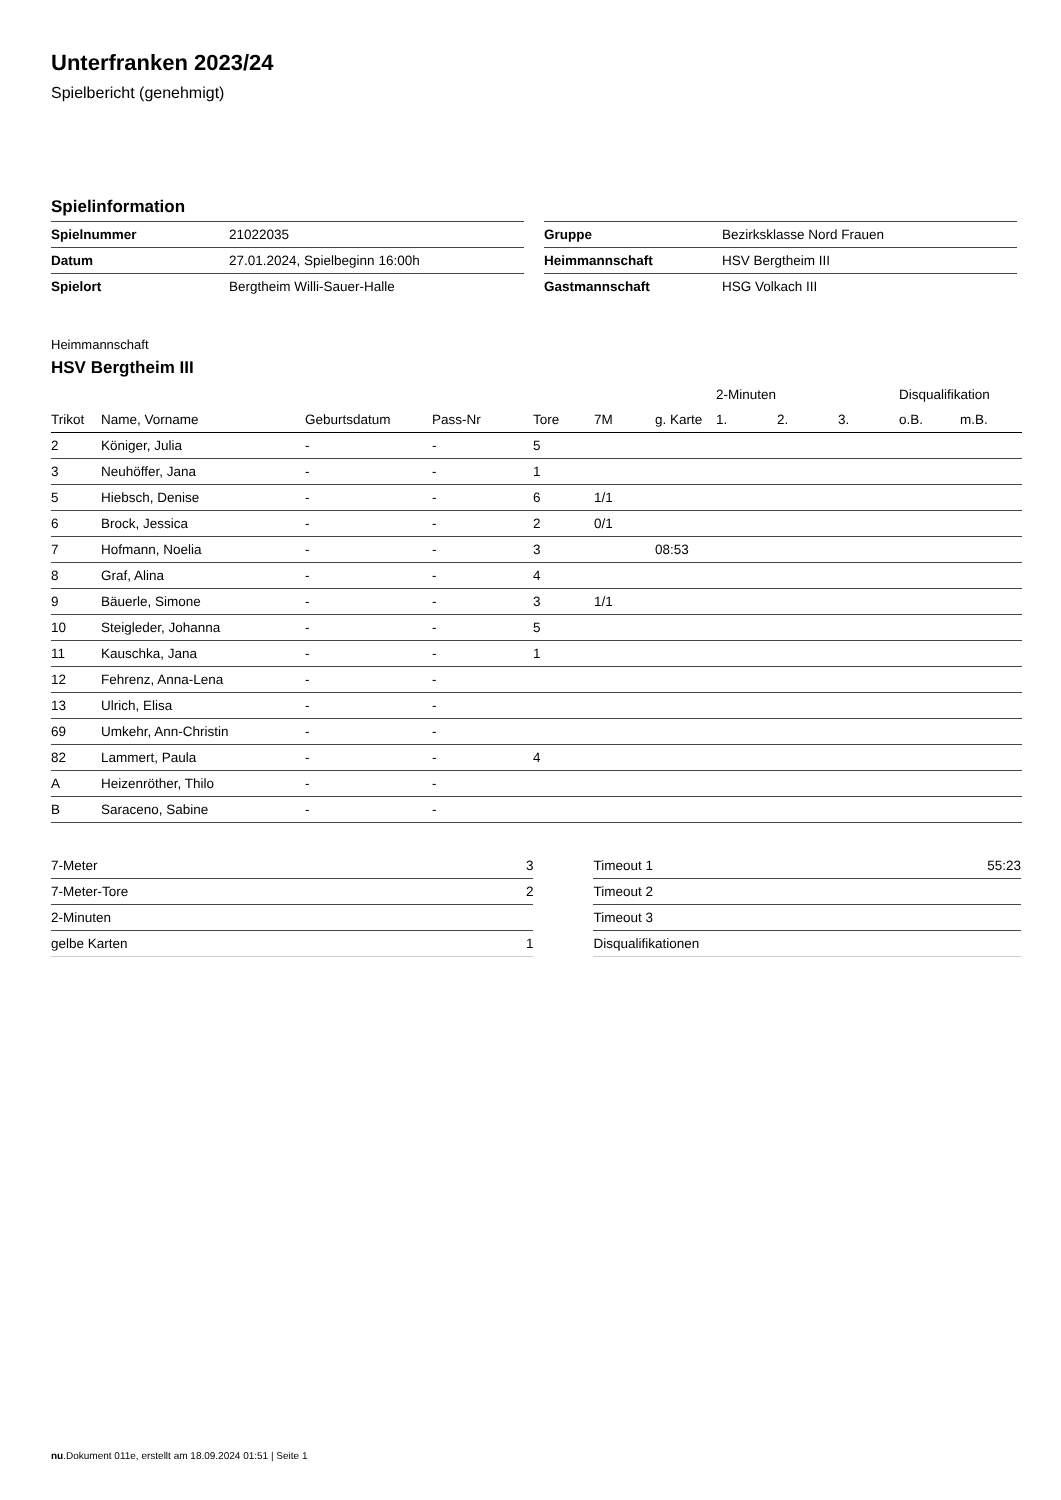Unterfranken 2023/24
Spielbericht (genehmigt)
Spielinformation
| Spielnummer | 21022035 |
| Datum | 27.01.2024, Spielbeginn 16:00h |
| Spielort | Bergtheim Willi-Sauer-Halle |
| Gruppe | Bezirksklasse Nord Frauen |
| Heimmannschaft | HSV Bergtheim III |
| Gastmannschaft | HSG Volkach III |
Heimmannschaft
HSV Bergtheim III
| | | | | | | | 2-Minuten | | | Disqualifikation | |
| Trikot | Name, Vorname | Geburtsdatum | Pass-Nr | Tore | 7M | g. Karte | 1. | 2. | 3. | o.B. | m.B. |
| 2 | Königer, Julia | - | - | 5 | | | | | | | |
| 3 | Neuhöffer, Jana | - | - | 1 | | | | | | | |
| 5 | Hiebsch, Denise | - | - | 6 | 1/1 | | | | | | |
| 6 | Brock, Jessica | - | - | 2 | 0/1 | | | | | | |
| 7 | Hofmann, Noelia | - | - | 3 | | 08:53 | | | | | |
| 8 | Graf, Alina | - | - | 4 | | | | | | | |
| 9 | Bäuerle, Simone | - | - | 3 | 1/1 | | | | | | |
| 10 | Steigleder, Johanna | - | - | 5 | | | | | | | |
| 11 | Kauschka, Jana | - | - | 1 | | | | | | | |
| 12 | Fehrenz, Anna-Lena | - | - | | | | | | | | |
| 13 | Ulrich, Elisa | - | - | | | | | | | | |
| 69 | Umkehr, Ann-Christin | - | - | | | | | | | | |
| 82 | Lammert, Paula | - | - | 4 | | | | | | | |
| A | Heizenröther, Thilo | - | - | | | | | | | | |
| B | Saraceno, Sabine | - | - | | | | | | | | |
| 7-Meter | 3 |
| 7-Meter-Tore | 2 |
| 2-Minuten | |
| gelbe Karten | 1 |
| Timeout 1 | 55:23 |
| Timeout 2 | |
| Timeout 3 | |
| Disqualifikationen | |
nu.Dokument 011e, erstellt am 18.09.2024 01:51 | Seite 1